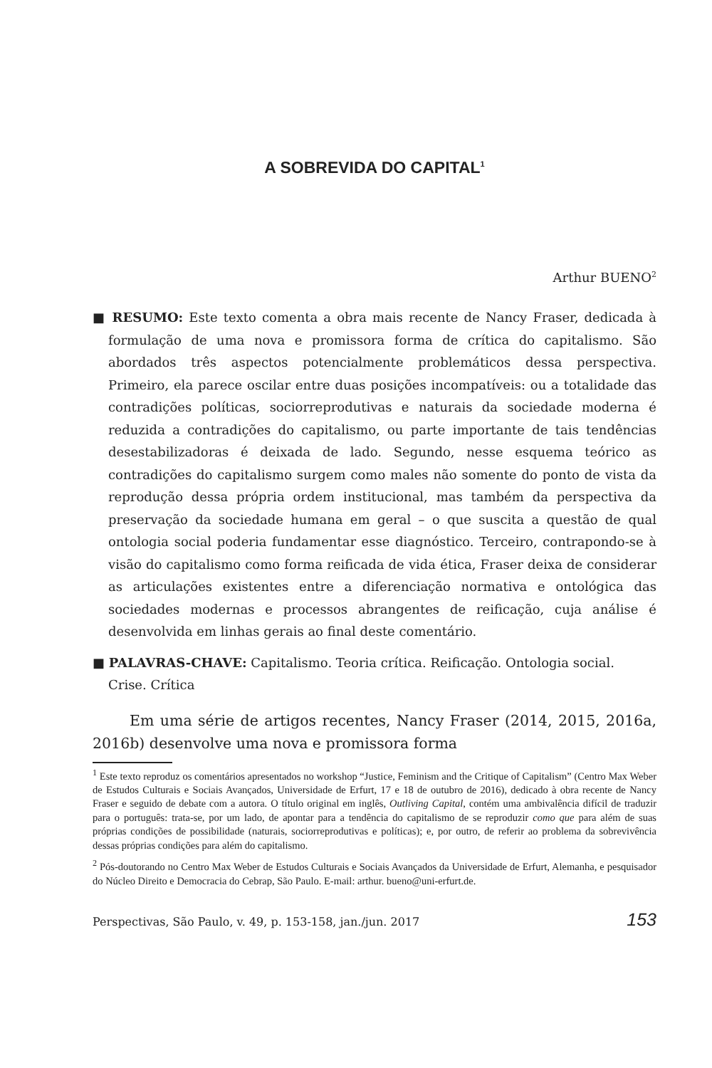A SOBREVIDA DO CAPITAL<sup>1</sup>
Arthur BUENO<sup>2</sup>
■ RESUMO: Este texto comenta a obra mais recente de Nancy Fraser, dedicada à formulação de uma nova e promissora forma de crítica do capitalismo. São abordados três aspectos potencialmente problemáticos dessa perspectiva. Primeiro, ela parece oscilar entre duas posições incompatíveis: ou a totalidade das contradições políticas, sociorreprodutivas e naturais da sociedade moderna é reduzida a contradições do capitalismo, ou parte importante de tais tendências desestabilizadoras é deixada de lado. Segundo, nesse esquema teórico as contradições do capitalismo surgem como males não somente do ponto de vista da reprodução dessa própria ordem institucional, mas também da perspectiva da preservação da sociedade humana em geral – o que suscita a questão de qual ontologia social poderia fundamentar esse diagnóstico. Terceiro, contrapondo-se à visão do capitalismo como forma reificada de vida ética, Fraser deixa de considerar as articulações existentes entre a diferenciação normativa e ontológica das sociedades modernas e processos abrangentes de reificação, cuja análise é desenvolvida em linhas gerais ao final deste comentário.
■ PALAVRAS-CHAVE: Capitalismo. Teoria crítica. Reificação. Ontologia social. Crise. Crítica
Em uma série de artigos recentes, Nancy Fraser (2014, 2015, 2016a, 2016b) desenvolve uma nova e promissora forma
<sup>1</sup> Este texto reproduz os comentários apresentados no workshop “Justice, Feminism and the Critique of Capitalism” (Centro Max Weber de Estudos Culturais e Sociais Avançados, Universidade de Erfurt, 17 e 18 de outubro de 2016), dedicado à obra recente de Nancy Fraser e seguido de debate com a autora. O título original em inglês, Outliving Capital, contém uma ambivalência difícil de traduzir para o português: trata-se, por um lado, de apontar para a tendência do capitalismo de se reproduzir como que para além de suas próprias condições de possibilidade (naturais, sociorreprodutivas e políticas); e, por outro, de referir ao problema da sobrevivência dessas próprias condições para além do capitalismo.
<sup>2</sup> Pós-doutorando no Centro Max Weber de Estudos Culturais e Sociais Avançados da Universidade de Erfurt, Alemanha, e pesquisador do Núcleo Direito e Democracia do Cebrap, São Paulo. E-mail: arthur. bueno@uni-erfurt.de.
Perspectivas, São Paulo, v. 49, p. 153-158, jan./jun. 2017 153